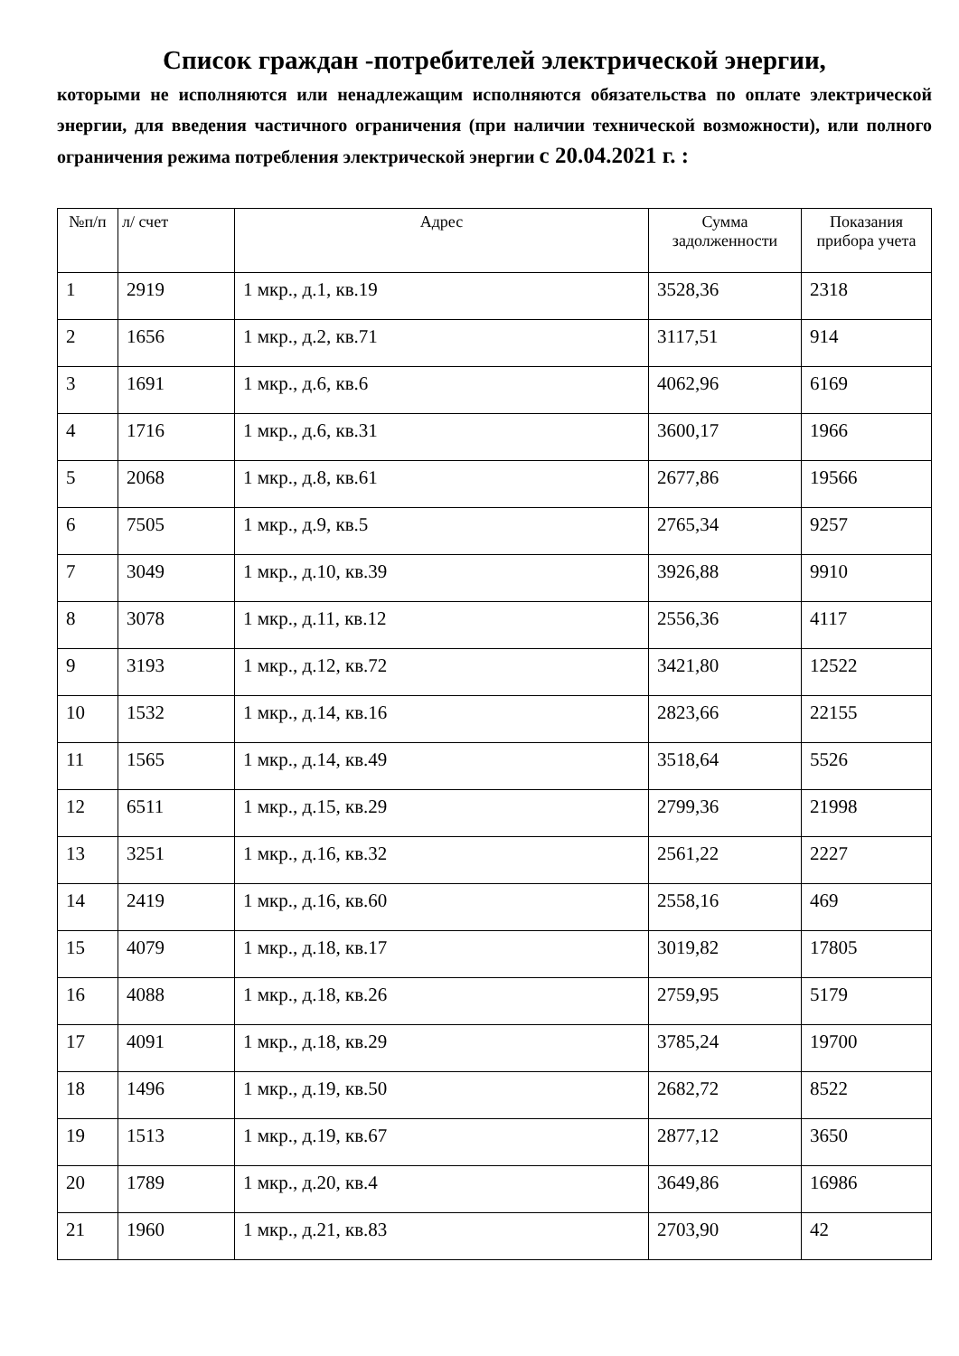Список граждан -потребителей электрической энергии,
которыми не исполняются или ненадлежащим исполняются обязательства по оплате электрической энергии, для введения частичного ограничения (при наличии технической возможности), или полного ограничения режима потребления электрической энергии с 20.04.2021 г. :
| №п/п | л/ счет | Адрес | Сумма задолженности | Показания прибора учета |
| --- | --- | --- | --- | --- |
| 1 | 2919 | 1 мкр., д.1, кв.19 | 3528,36 | 2318 |
| 2 | 1656 | 1 мкр., д.2, кв.71 | 3117,51 | 914 |
| 3 | 1691 | 1 мкр., д.6, кв.6 | 4062,96 | 6169 |
| 4 | 1716 | 1 мкр., д.6, кв.31 | 3600,17 | 1966 |
| 5 | 2068 | 1 мкр., д.8, кв.61 | 2677,86 | 19566 |
| 6 | 7505 | 1 мкр., д.9, кв.5 | 2765,34 | 9257 |
| 7 | 3049 | 1 мкр., д.10, кв.39 | 3926,88 | 9910 |
| 8 | 3078 | 1 мкр., д.11, кв.12 | 2556,36 | 4117 |
| 9 | 3193 | 1 мкр., д.12, кв.72 | 3421,80 | 12522 |
| 10 | 1532 | 1 мкр., д.14, кв.16 | 2823,66 | 22155 |
| 11 | 1565 | 1 мкр., д.14, кв.49 | 3518,64 | 5526 |
| 12 | 6511 | 1 мкр., д.15, кв.29 | 2799,36 | 21998 |
| 13 | 3251 | 1 мкр., д.16, кв.32 | 2561,22 | 2227 |
| 14 | 2419 | 1 мкр., д.16, кв.60 | 2558,16 | 469 |
| 15 | 4079 | 1 мкр., д.18, кв.17 | 3019,82 | 17805 |
| 16 | 4088 | 1 мкр., д.18, кв.26 | 2759,95 | 5179 |
| 17 | 4091 | 1 мкр., д.18, кв.29 | 3785,24 | 19700 |
| 18 | 1496 | 1 мкр., д.19, кв.50 | 2682,72 | 8522 |
| 19 | 1513 | 1 мкр., д.19, кв.67 | 2877,12 | 3650 |
| 20 | 1789 | 1 мкр., д.20, кв.4 | 3649,86 | 16986 |
| 21 | 1960 | 1 мкр., д.21, кв.83 | 2703,90 | 42 |